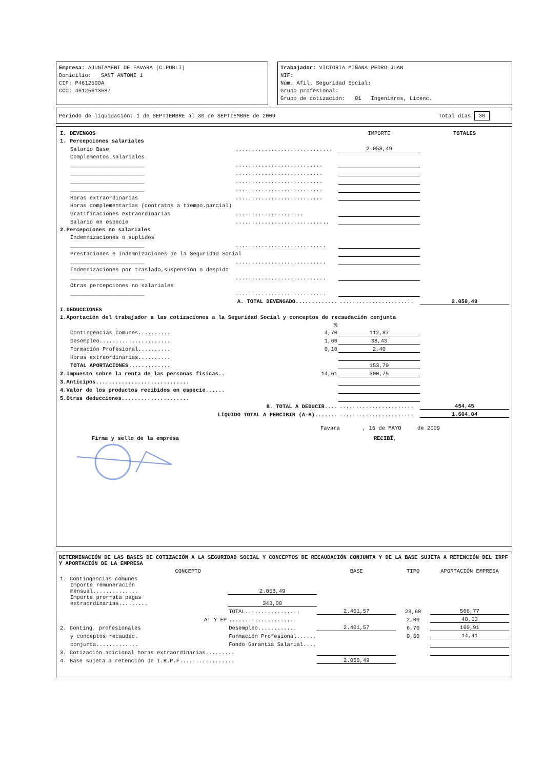Empresa: AJUNTAMENT DE FAVARA (C.PUBLI)
Domicilio: SANT ANTONI 1
CIF: P4612500A
CCC: 46125613687
Trabajador: VICTORIA MIÑANA PEDRO JUAN
NIF:
Núm. Afil. Seguridad Social:
Grupo profesional:
Grupo de cotización: 01 Ingenieros, Licenc.
Período de liquidación: 1 de SEPTIEMBRE al 30 de SEPTIEMBRE de 2009 Total días 30
| I. DEVENGOS | | IMPORTE | TOTALES |
| 1. Percepciones salariales | | | |
| Salario Base | .............................. | 2.058,49 | |
| Complementos salariales | | | |
| _______________________ | ........................... | | |
| _______________________ | ........................... | | |
| _______________________ | ........................... | | |
| _______________________ | ........................... | | |
| Horas extraordinarias | ........................... | | |
| Horas complementarias (contratos a tiempo.parcial) | | | |
| Gratificaciones extraordinarias | ..................... | | |
| Salario en especie | ............................. | | |
| 2.Percepciones no salariales | | | |
| Indemnizaciones o suplidos | | | |
| _______________________ | ............................ | | |
| Prestaciones e indemnizaciones de la Seguridad Social | | | |
| _______________________ | ............................ | | |
| Indemnizaciones por traslado,suspensión o despido | | | |
| _______________________ | ............................ | | |
| Otras percepciones no salariales | | | |
| _______________________ | ............................ | | |
| A. TOTAL DEVENGADO............. | | ....................... | 2.058,49 |
| I.DEDUCCIONES | | | |
| 1.Aportación del trabajador a las cotizaciones a la Seguridad Social y conceptos de recaudación conjunta | | | |
| | % | | |
| Contingencias Comunes.......... | 4,70 | 112,87 | |
| Desempleo...................... | 1,60 | 38,43 | |
| Formación Profesional.......... | 0,10 | 2,40 | |
| Horas extraordinarias.......... | | | |
| TOTAL APORTACIONES............. | | 153,70 | |
| 2.Impuesto sobre la renta de las personas fisicas.. | 14,61 | 300,75 | |
| 3.Anticipos............................. | | | |
| 4.Valor de los productos recibidos en especie...... | | | |
| 5.Otras deducciones..................... | | | |
| B. TOTAL A DEDUCIR.... | | ....................... | 454,45 |
| LÍQUIDO TOTAL A PERCIBIR (A-B)....... | | ....................... | 1.604,04 |
Favara , 16 de MAYO de 2009
Firma y sello de la empresa RECIBÍ,
DETERMINACIÓN DE LAS BASES DE COTIZACIÓN A LA SEGURIDAD SOCIAL Y CONCEPTOS DE RECAUDACIÓN CONJUNTA Y DE LA BASE SUJETA A RETENCIÓN DEL IRPF Y APORTACIÓN DE LA EMPRESA
| CONCEPTO | | BASE | TIPO | APORTACIÓN EMPRESA |
| --- | --- | --- | --- | --- |
| 1. Contingencias comunes | | | | |
| Importe remuneración mensual.............. | 2.058,49 | | | |
| Importe prorrata pagas extraordinarias......... | 343,08 | | | |
| | TOTAL................. | 2.401,57 | 23,60 | 566,77 |
| AT Y EP | ..................... | | 2,00 | 48,03 |
| 2. Conting. profesionales | Desempleo............ | 2.401,57 | 6,70 | 160,91 |
| y conceptos recaudac. | Formación Profesional...... | | 0,60 | 14,41 |
| conjunta............. | Fondo Garantia Salarial.... | | | |
| 3. Cotización adicional horas extraordinarias......... | | | | |
| 4. Base sujeta a retención de I.R.P.F................. | | 2.058,49 | | |